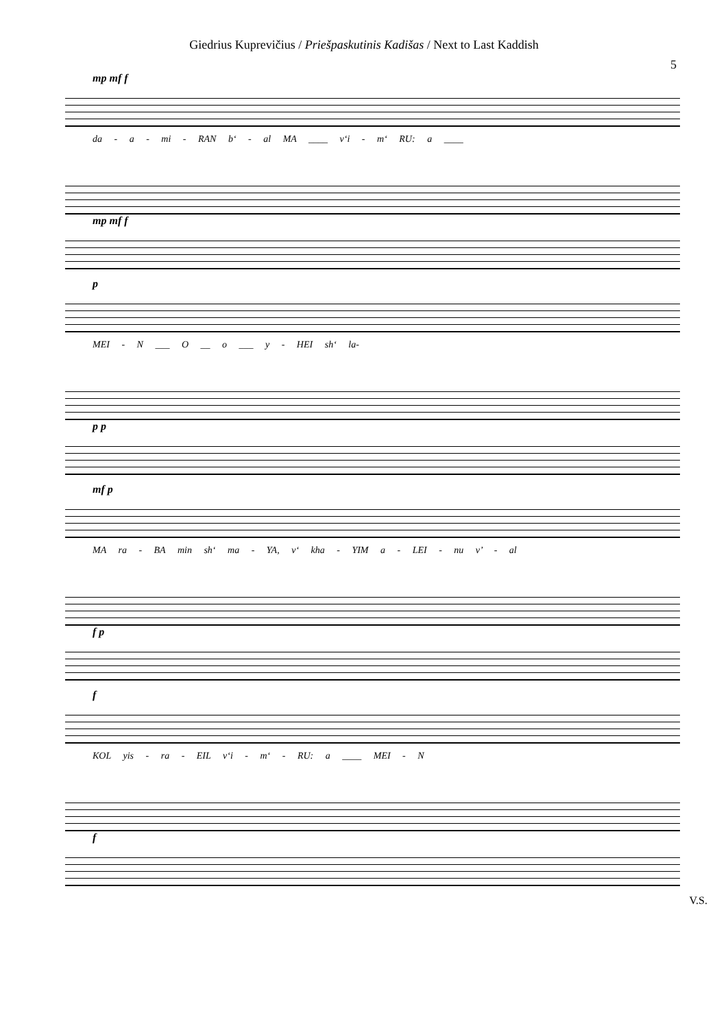Giedrius Kuprevičius / Priešpaskutinis Kadišas / Next to Last Kaddish
5
mp mf f
da - a - mi - RAN b‘ - al MA ____ v‘i - m‘ RU: a ____
mp mf f
p
MEI - N ___ O __ o ___ y - HEI sh‘ la-
p p
mf p
MA ra - BA min sh‘ ma - YA, v‘ kha - YIM a - LEI - nu v’ - al
f p
f
KOL yis - ra - EIL v‘i - m‘ - RU: a ____ MEI - N
f
V.S.